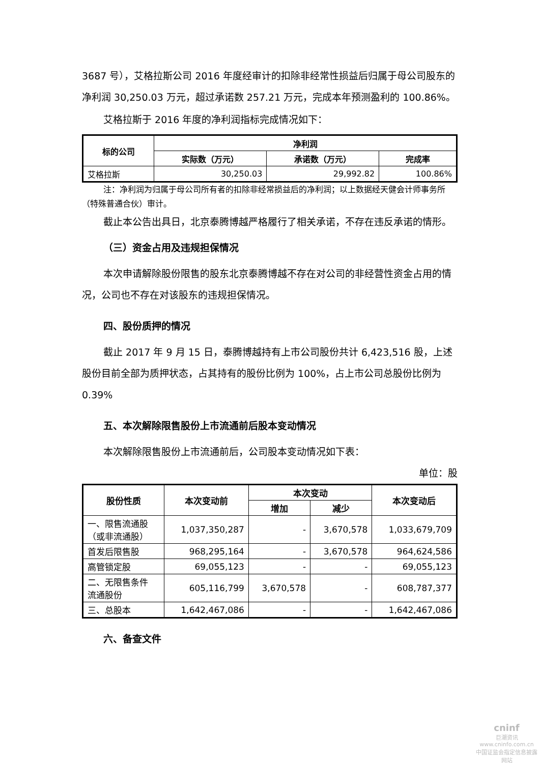3687 号），艾格拉斯公司 2016 年度经审计的扣除非经常性损益后归属于母公司股东的净利润 30,250.03 万元，超过承诺数 257.21 万元，完成本年预测盈利的 100.86%。
艾格拉斯于 2016 年度的净利润指标完成情况如下：
| 标的公司 | 净利润 | | |
| --- | --- | --- | --- |
| | 实际数（万元） | 承诺数（万元） | 完成率 |
| 艾格拉斯 | 30,250.03 | 29,992.82 | 100.86% |
注：净利润为归属于母公司所有者的扣除非经常损益后的净利润；以上数据经天健会计师事务所（特殊普通合伙）审计。
截止本公告出具日，北京泰腾博越严格履行了相关承诺，不存在违反承诺的情形。
（三）资金占用及违规担保情况
本次申请解除股份限售的股东北京泰腾博越不存在对公司的非经营性资金占用的情况，公司也不存在对该股东的违规担保情况。
四、股份质押的情况
截止 2017 年 9 月 15 日，泰腾博越持有上市公司股份共计 6,423,516 股，上述股份目前全部为质押状态，占其持有的股份比例为 100%，占上市公司总股份比例为 0.39%
五、本次解除限售股份上市流通前后股本变动情况
本次解除限售股份上市流通前后，公司股本变动情况如下表：
单位：股
| 股份性质 | 本次变动前 | 本次变动 | | 本次变动后 |
| --- | --- | --- | --- | --- |
| | | 增加 | 减少 | |
| 一、限售流通股 （或非流通股） | 1,037,350,287 | - | 3,670,578 | 1,033,679,709 |
| 首发后限售股 | 968,295,164 | - | 3,670,578 | 964,624,586 |
| 高管锁定股 | 69,055,123 | - | - | 69,055,123 |
| 二、无限售条件 流通股份 | 605,116,799 | 3,670,578 | - | 608,787,377 |
| 三、总股本 | 1,642,467,086 | - | - | 1,642,467,086 |
六、备查文件
cninf
巨潮资讯
www.cninfo.com.cn
中国证监会指定信息披露网站